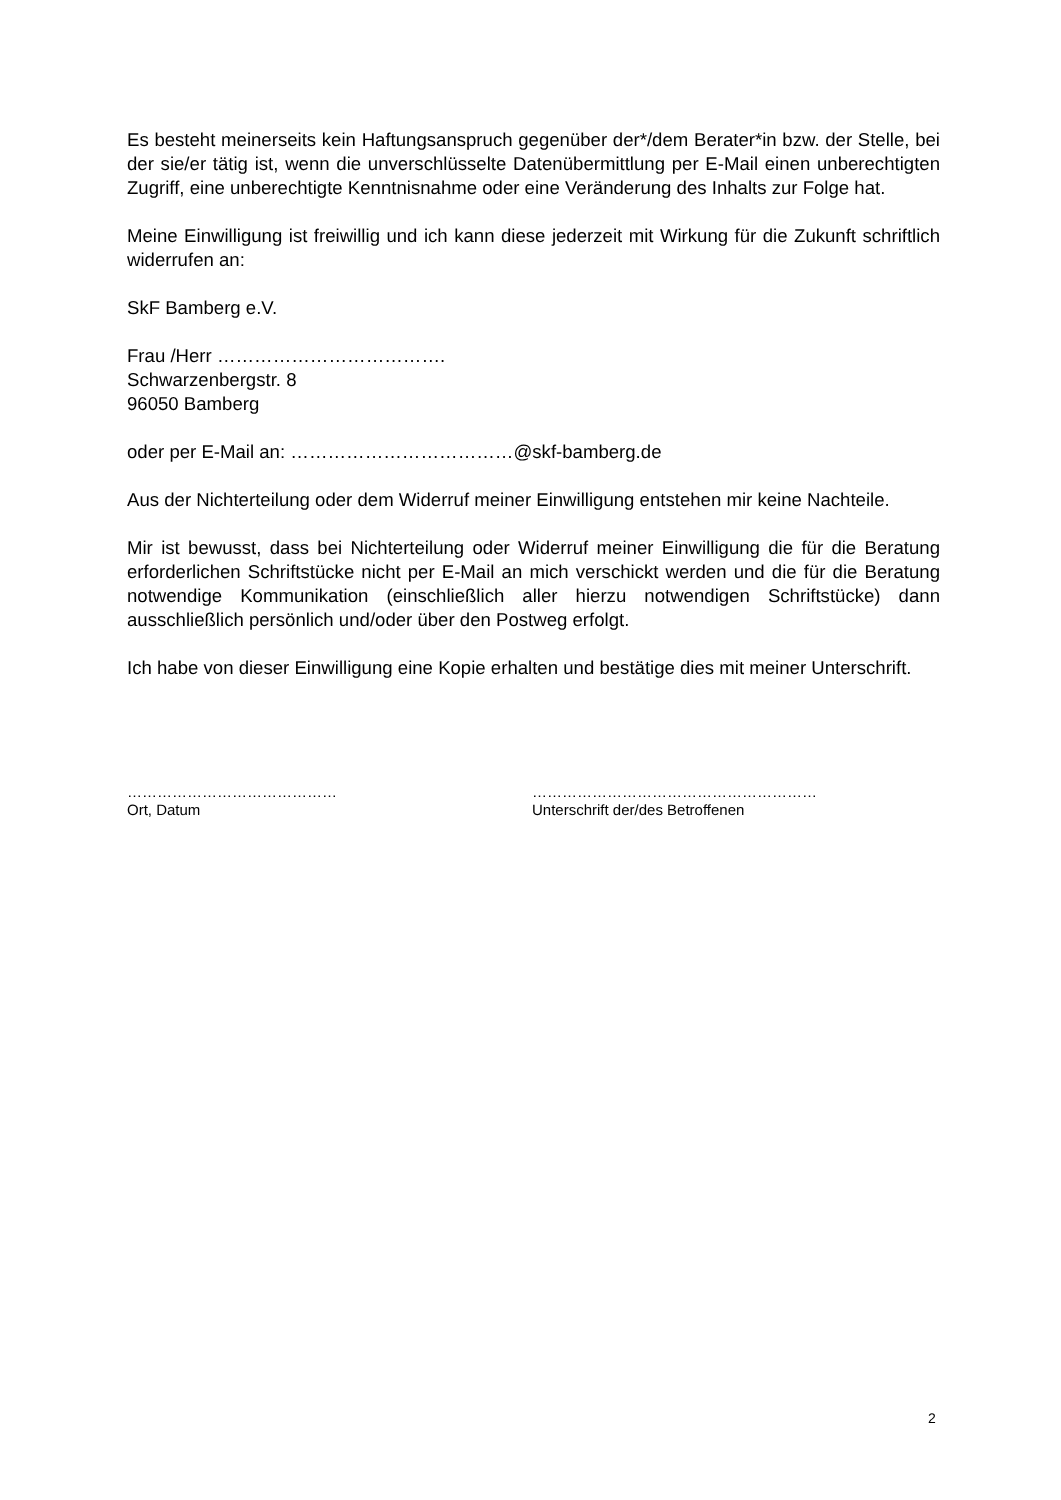Es besteht meinerseits kein Haftungsanspruch gegenüber der*/dem Berater*in bzw. der Stelle, bei der sie/er tätig ist, wenn die unverschlüsselte Datenübermittlung per E-Mail einen unberechtigten Zugriff, eine unberechtigte Kenntnisnahme oder eine Veränderung des Inhalts zur Folge hat.
Meine Einwilligung ist freiwillig und ich kann diese jederzeit mit Wirkung für die Zukunft schriftlich widerrufen an:
SkF Bamberg e.V.
Frau /Herr ……………………………….
Schwarzenbergstr. 8
96050 Bamberg
oder per E-Mail an: ………………………………@skf-bamberg.de
Aus der Nichterteilung oder dem Widerruf meiner Einwilligung entstehen mir keine Nachteile.
Mir ist bewusst, dass bei Nichterteilung oder Widerruf meiner Einwilligung die für die Beratung erforderlichen Schriftstücke nicht per E-Mail an mich verschickt werden und die für die Beratung notwendige Kommunikation (einschließlich aller hierzu notwendigen Schriftstücke) dann ausschließlich persönlich und/oder über den Postweg erfolgt.
Ich habe von dieser Einwilligung eine Kopie erhalten und bestätige dies mit meiner Unterschrift.
……………………………………
Ort, Datum
…………………………………………………
Unterschrift der/des Betroffenen
2